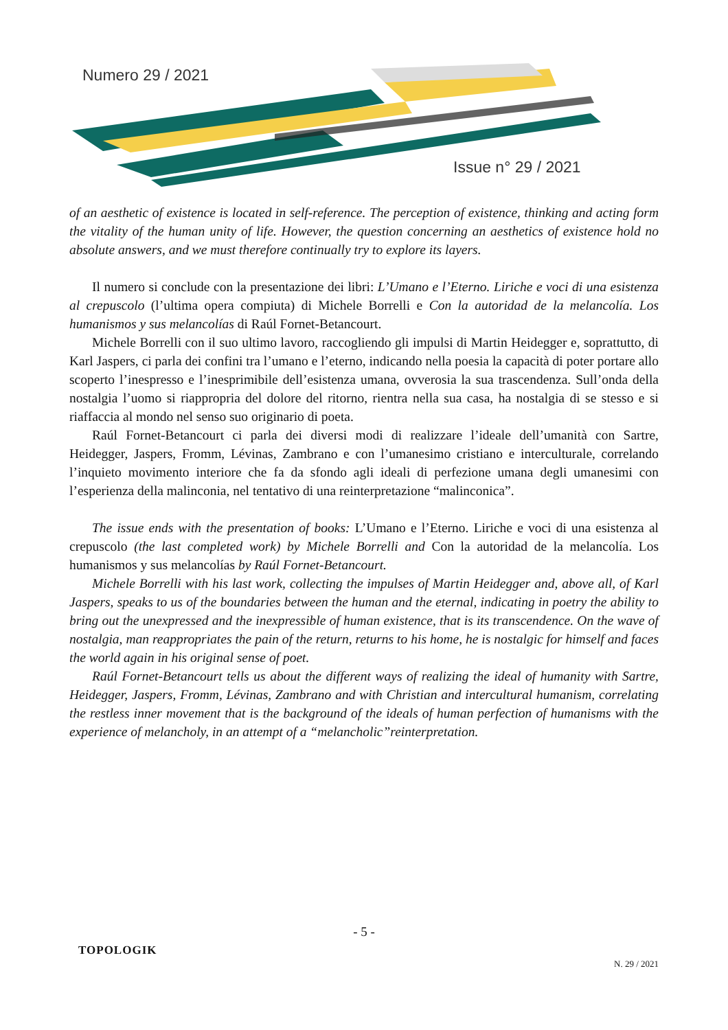Numero 29 / 2021
Issue n° 29 / 2021
of an aesthetic of existence is located in self-reference. The perception of existence, thinking and acting form the vitality of the human unity of life. However, the question concerning an aesthetics of existence hold no absolute answers, and we must therefore continually try to explore its layers.
Il numero si conclude con la presentazione dei libri: L’Umano e l’Eterno. Liriche e voci di una esistenza al crepuscolo (l’ultima opera compiuta) di Michele Borrelli e Con la autoridad de la melancolía. Los humanismos y sus melancolías di Raúl Fornet-Betancourt.
Michele Borrelli con il suo ultimo lavoro, raccogliendo gli impulsi di Martin Heidegger e, soprattutto, di Karl Jaspers, ci parla dei confini tra l’umano e l’eterno, indicando nella poesia la capacità di poter portare allo scoperto l’inespresso e l’inesprimibile dell’esistenza umana, ovverosia la sua trascendenza. Sull’onda della nostalgia l’uomo si riappropria del dolore del ritorno, rientra nella sua casa, ha nostalgia di se stesso e si riaffaccia al mondo nel senso suo originario di poeta.
Raúl Fornet-Betancourt ci parla dei diversi modi di realizzare l’ideale dell’umanità con Sartre, Heidegger, Jaspers, Fromm, Lévinas, Zambrano e con l’umanesimo cristiano e interculturale, correlando l’inquieto movimento interiore che fa da sfondo agli ideali di perfezione umana degli umanesimi con l’esperienza della malinconia, nel tentativo di una reinterpretazione “malinconica”.
The issue ends with the presentation of books: L’Umano e l’Eterno. Liriche e voci di una esistenza al crepuscolo (the last completed work) by Michele Borrelli and Con la autoridad de la melancolía. Los humanismos y sus melancolías by Raúl Fornet-Betancourt.
Michele Borrelli with his last work, collecting the impulses of Martin Heidegger and, above all, of Karl Jaspers, speaks to us of the boundaries between the human and the eternal, indicating in poetry the ability to bring out the unexpressed and the inexpressible of human existence, that is its transcendence. On the wave of nostalgia, man reappropriates the pain of the return, returns to his home, he is nostalgic for himself and faces the world again in his original sense of poet.
Raúl Fornet-Betancourt tells us about the different ways of realizing the ideal of humanity with Sartre, Heidegger, Jaspers, Fromm, Lévinas, Zambrano and with Christian and intercultural humanism, correlating the restless inner movement that is the background of the ideals of human perfection of humanisms with the experience of melancholy, in an attempt of a “melancholic”reinterpretation.
- 5 -
TOPOLOGIK
N. 29 / 2021